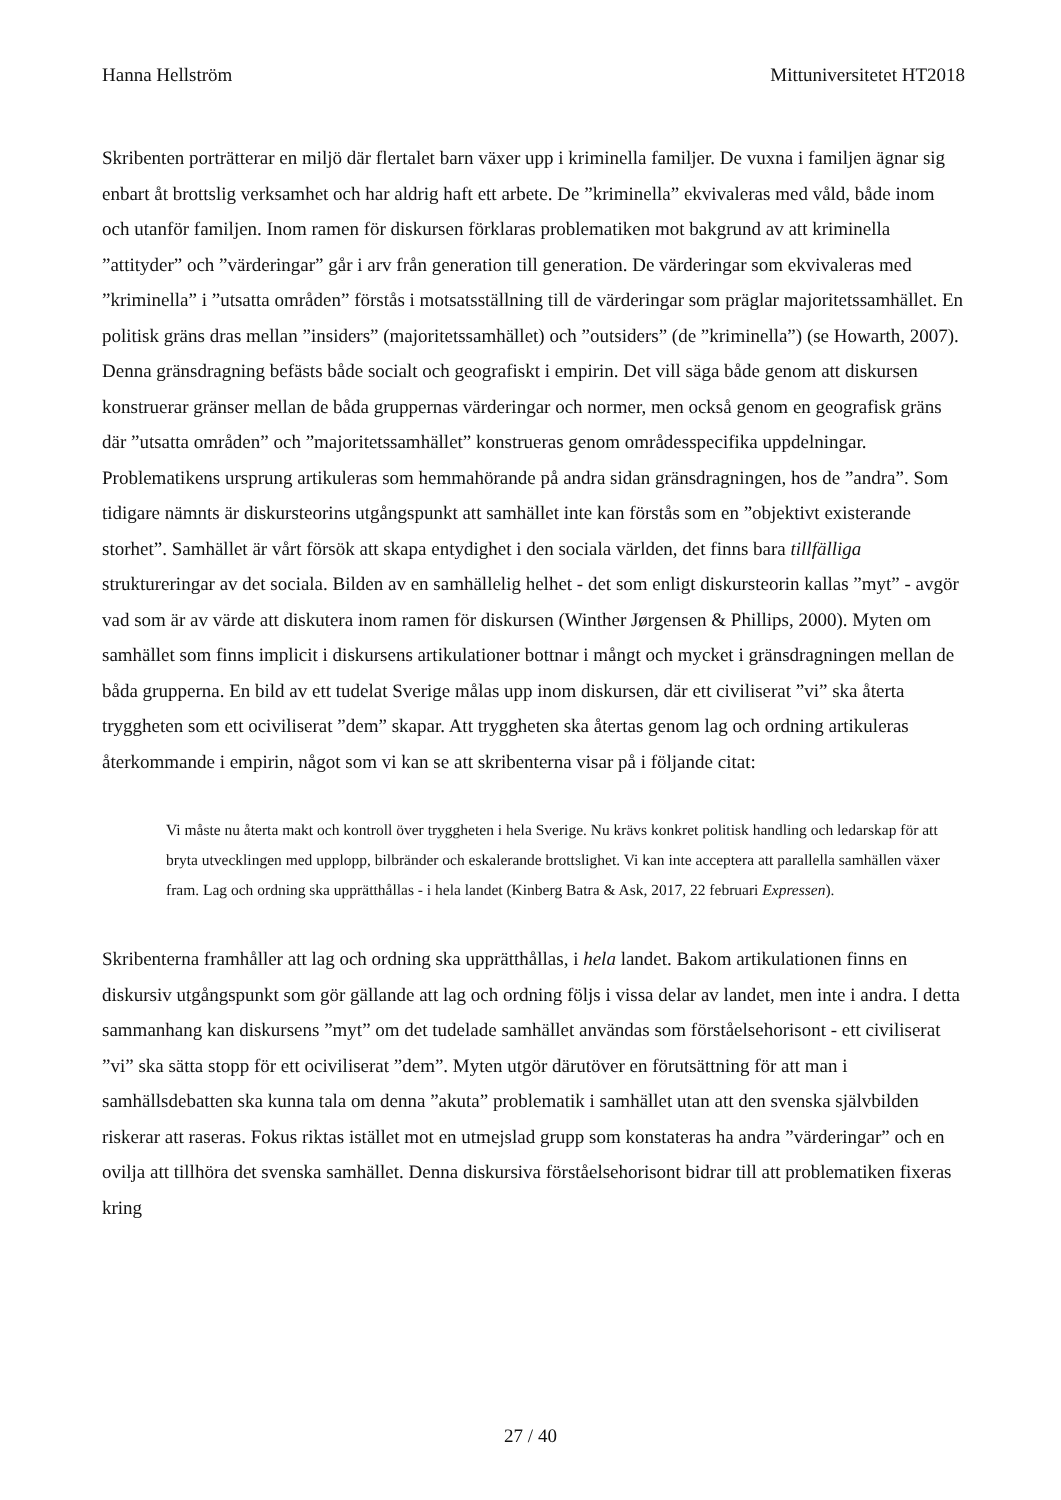Hanna Hellström Mittuniversitetet HT2018
Skribenten porträtterar en miljö där flertalet barn växer upp i kriminella familjer. De vuxna i familjen ägnar sig enbart åt brottslig verksamhet och har aldrig haft ett arbete. De ”kriminella” ekvivaleras med våld, både inom och utanför familjen. Inom ramen för diskursen förklaras problematiken mot bakgrund av att kriminella ”attityder” och ”värderingar” går i arv från generation till generation. De värderingar som ekvivaleras med ”kriminella” i ”utsatta områden” förstås i motsatsställning till de värderingar som präglar majoritetssamhället. En politisk gräns dras mellan ”insiders” (majoritetssamhället) och ”outsiders” (de ”kriminella”) (se Howarth, 2007). Denna gränsdragning befästs både socialt och geografiskt i empirin. Det vill säga både genom att diskursen konstruerar gränser mellan de båda gruppernas värderingar och normer, men också genom en geografisk gräns där ”utsatta områden” och ”majoritetssamhället” konstrueras genom områdesspecifika uppdelningar. Problematikens ursprung artikuleras som hemmahörande på andra sidan gränsdragningen, hos de ”andra”. Som tidigare nämnts är diskursteorins utgångspunkt att samhället inte kan förstås som en ”objektivt existerande storhet”. Samhället är vårt försök att skapa entydighet i den sociala världen, det finns bara tillfälliga struktureringar av det sociala. Bilden av en samhällelig helhet - det som enligt diskursteorin kallas ”myt” - avgör vad som är av värde att diskutera inom ramen för diskursen (Winther Jørgensen & Phillips, 2000). Myten om samhället som finns implicit i diskursens artikulationer bottnar i mångt och mycket i gränsdragningen mellan de båda grupperna. En bild av ett tudelat Sverige målas upp inom diskursen, där ett civiliserat ”vi” ska återta tryggheten som ett ociviliserat ”dem” skapar. Att tryggheten ska återtas genom lag och ordning artikuleras återkommande i empirin, något som vi kan se att skribenterna visar på i följande citat:
Vi måste nu återta makt och kontroll över tryggheten i hela Sverige. Nu krävs konkret politisk handling och ledarskap för att bryta utvecklingen med upplopp, bilbränder och eskalerande brottslighet. Vi kan inte acceptera att parallella samhällen växer fram. Lag och ordning ska upprätthållas - i hela landet (Kinberg Batra & Ask, 2017, 22 februari Expressen).
Skribenterna framhåller att lag och ordning ska upprätthållas, i hela landet. Bakom artikulationen finns en diskursiv utgångspunkt som gör gällande att lag och ordning följs i vissa delar av landet, men inte i andra. I detta sammanhang kan diskursens ”myt” om det tudelade samhället användas som förståelsehorisont - ett civiliserat ”vi” ska sätta stopp för ett ociviliserat ”dem”. Myten utgör därutöver en förutsättning för att man i samhällsdebatten ska kunna tala om denna ”akuta” problematik i samhället utan att den svenska självbilden riskerar att raseras. Fokus riktas istället mot en utmejslad grupp som konstateras ha andra ”värderingar” och en ovilja att tillhöra det svenska samhället. Denna diskursiva förståelsehorisont bidrar till att problematiken fixeras kring
27 / 40